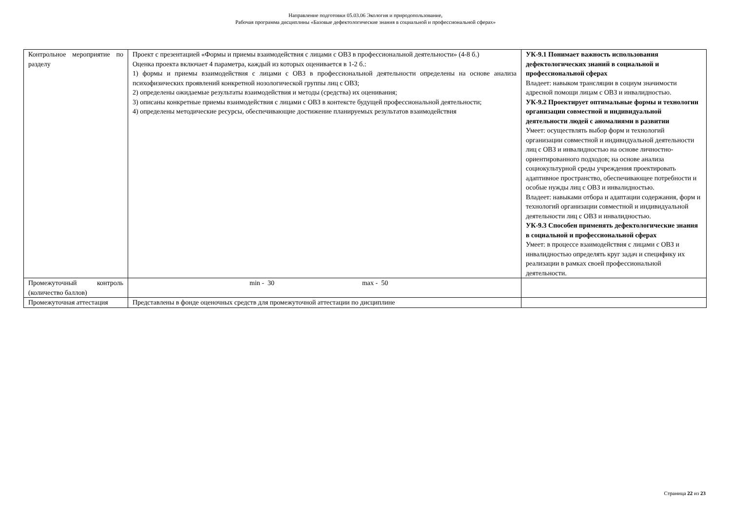Направление подготовки 05.03.06 Экология и природопользование,
Рабочая программа дисциплины «Базовые дефектологические знания в социальной и профессиональной сферах»
| Контрольное мероприятие по разделу | Проект с презентацией «Формы и приемы взаимодействия с лицами с ОВЗ в профессиональной деятельности» (4-8 б.) Оценка проекта включает 4 параметра, каждый из которых оценивается в 1-2 б.: 1) формы и приемы взаимодействия с лицами с ОВЗ в профессиональной деятельности определены на основе анализа психофизических проявлений конкретной нозологической группы лиц с ОВЗ; 2) определены ожидаемые результаты взаимодействия и методы (средства) их оценивания; 3) описаны конкретные приемы взаимодействия с лицами с ОВЗ в контексте будущей профессиональной деятельности; 4) определены методические ресурсы, обеспечивающие достижение планируемых результатов взаимодействия | УК-9.1 Понимает важность использования дефектологических знаний в социальной и профессиональной сферах Владеет: навыком трансляции в социум значимости адресной помощи лицам с ОВЗ и инвалидностью. УК-9.2 Проектирует оптимальные формы и технологии организации совместной и индивидуальной деятельности людей с аномалиями в развитии Умеет: осуществлять выбор форм и технологий организации совместной и индивидуальной деятельности лиц с ОВЗ и инвалидностью на основе личностно-ориентированного подходов; на основе анализа социокультурной среды учреждения проектировать адаптивное пространство, обеспечивающее потребности и особые нужды лиц с ОВЗ и инвалидностью. Владеет: навыками отбора и адаптации содержания, форм и технологий организации совместной и индивидуальной деятельности лиц с ОВЗ и инвалидностью. УК-9.3 Способен применять дефектологические знания в социальной и профессиональной сферах Умеет: в процессе взаимодействия с лицами с ОВЗ и инвалидностью определять круг задач и специфику их реализации в рамках своей профессиональной деятельности. |
| Промежуточный контроль (количество баллов) | min - 30 max - 50 | |
| Промежуточная аттестация | Представлены в фонде оценочных средств для промежуточной аттестации по дисциплине | |
Страница 22 из 23